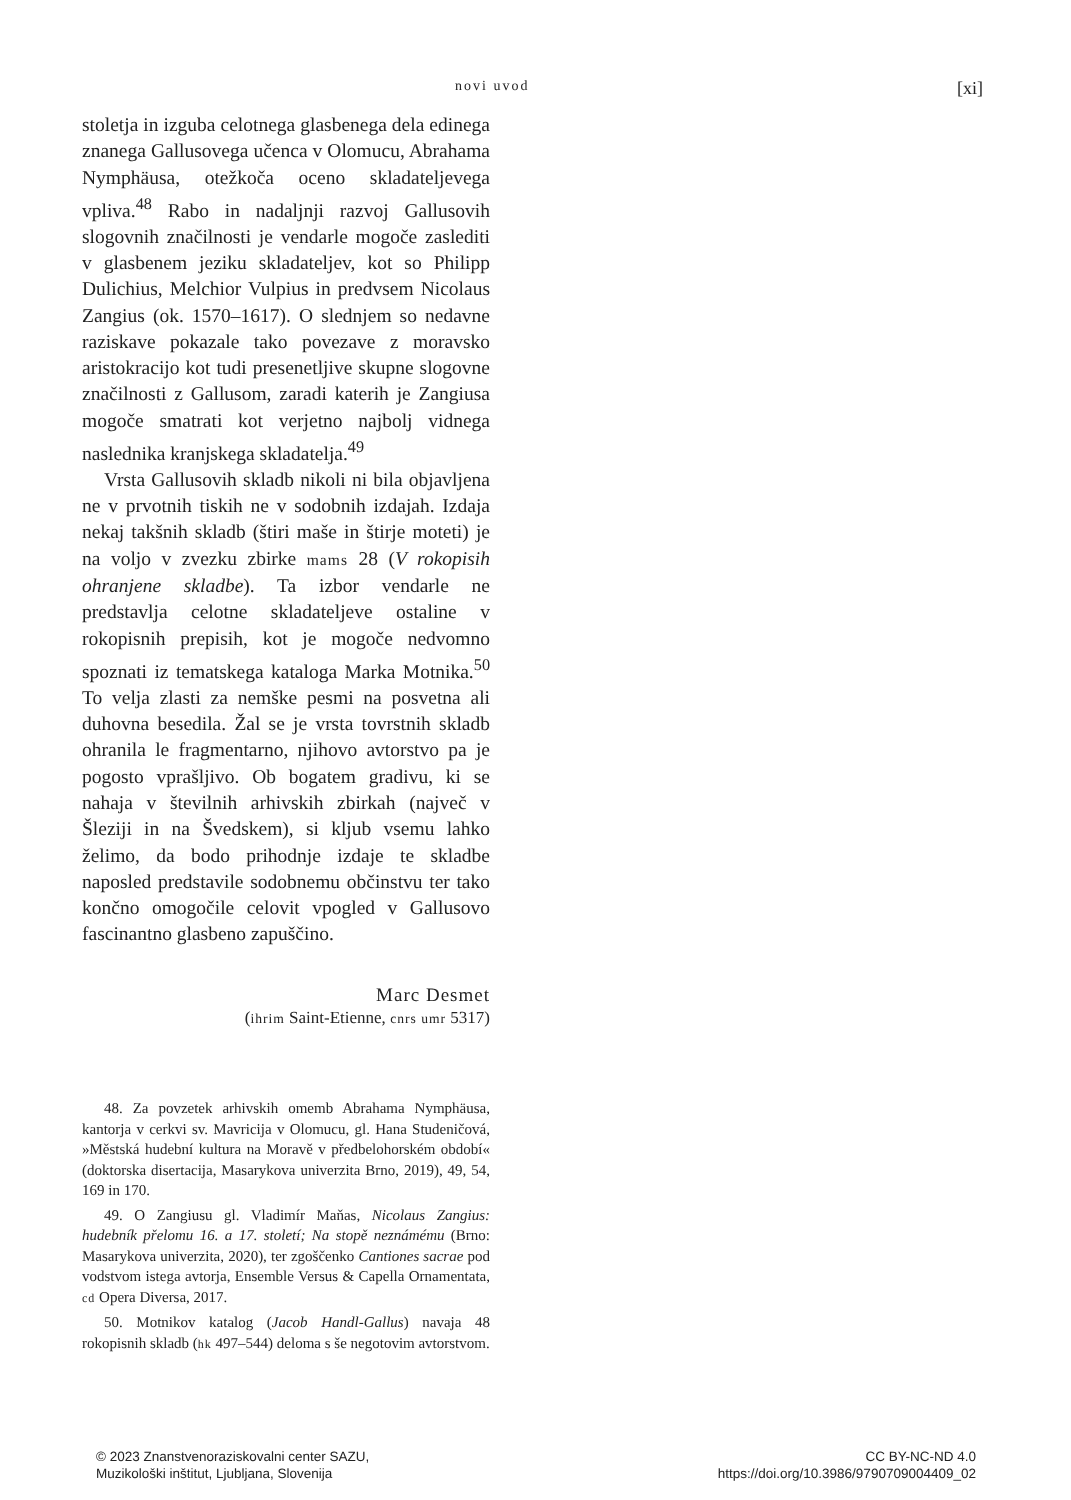novi uvod [xi]
stoletja in izguba celotnega glasbenega dela edinega znanega Gallusovega učenca v Olomucu, Abrahama Nymphäusa, otežkoča oceno skladateljevega vpliva.<sup>48</sup> Rabo in nadaljnji razvoj Gallusovih slogovnih značilnosti je vendarle mogoče zaslediti v glasbenem jeziku skladateljev, kot so Philipp Dulichius, Melchior Vulpius in predvsem Nicolaus Zangius (ok. 1570–1617). O slednjem so nedavne raziskave pokazale tako povezave z moravsko aristokracijo kot tudi presenetljive skupne slogovne značilnosti z Gallusom, zaradi katerih je Zangiusa mogoče smatrati kot verjetno najbolj vidnega naslednika kranjskega skladatelja.<sup>49</sup>
Vrsta Gallusovih skladb nikoli ni bila objavljena ne v prvotnih tiskih ne v sodobnih izdajah. Izdaja nekaj takšnih skladb (štiri maše in štirje moteti) je na voljo v zvezku zbirke mams 28 (V rokopisih ohranjene skladbe). Ta izbor vendarle ne predstavlja celotne skladateljeve ostaline v rokopisnih prepisih, kot je mogoče nedvomno spoznati iz tematskega kataloga Marka Motnika.<sup>50</sup> To velja zlasti za nemške pesmi na posvetna ali duhovna besedila. Žal se je vrsta tovrstnih skladb ohranila le fragmentarno, njihovo avtorstvo pa je pogosto vprašljivo. Ob bogatem gradivu, ki se nahaja v številnih arhivskih zbirkah (največ v Šleziji in na Švedskem), si kljub vsemu lahko želimo, da bodo prihodnje izdaje te skladbe naposled predstavile sodobnemu občinstvu ter tako končno omogočile celovit vpogled v Gallusovo fascinantno glasbeno zapuščino.
Marc Desmet
(ihrim Saint-Etienne, cnrs umr 5317)
48. Za povzetek arhivskih omemb Abrahama Nymphäusa, kantorja v cerkvi sv. Mavricija v Olomucu, gl. Hana Studeničová, »Městská hudební kultura na Moravě v předbelohorském období« (doktorska disertacija, Masarykova univerzita Brno, 2019), 49, 54, 169 in 170.
49. O Zangiusu gl. Vladimír Maňas, Nicolaus Zangius: hudebník přelomu 16. a 17. století; Na stopě neznámému (Brno: Masarykova univerzita, 2020), ter zgoščenko Cantiones sacrae pod vodstvom istega avtorja, Ensemble Versus & Capella Ornamentata, cd Opera Diversa, 2017.
50. Motnikov katalog (Jacob Handl-Gallus) navaja 48 rokopisnih skladb (hk 497–544) deloma s še negotovim avtorstvom.
© 2023 Znanstvenoraziskovalni center SAZU,
Muzikološki inštitut, Ljubljana, Slovenija
CC BY-NC-ND 4.0
https://doi.org/10.3986/9790709004409_02